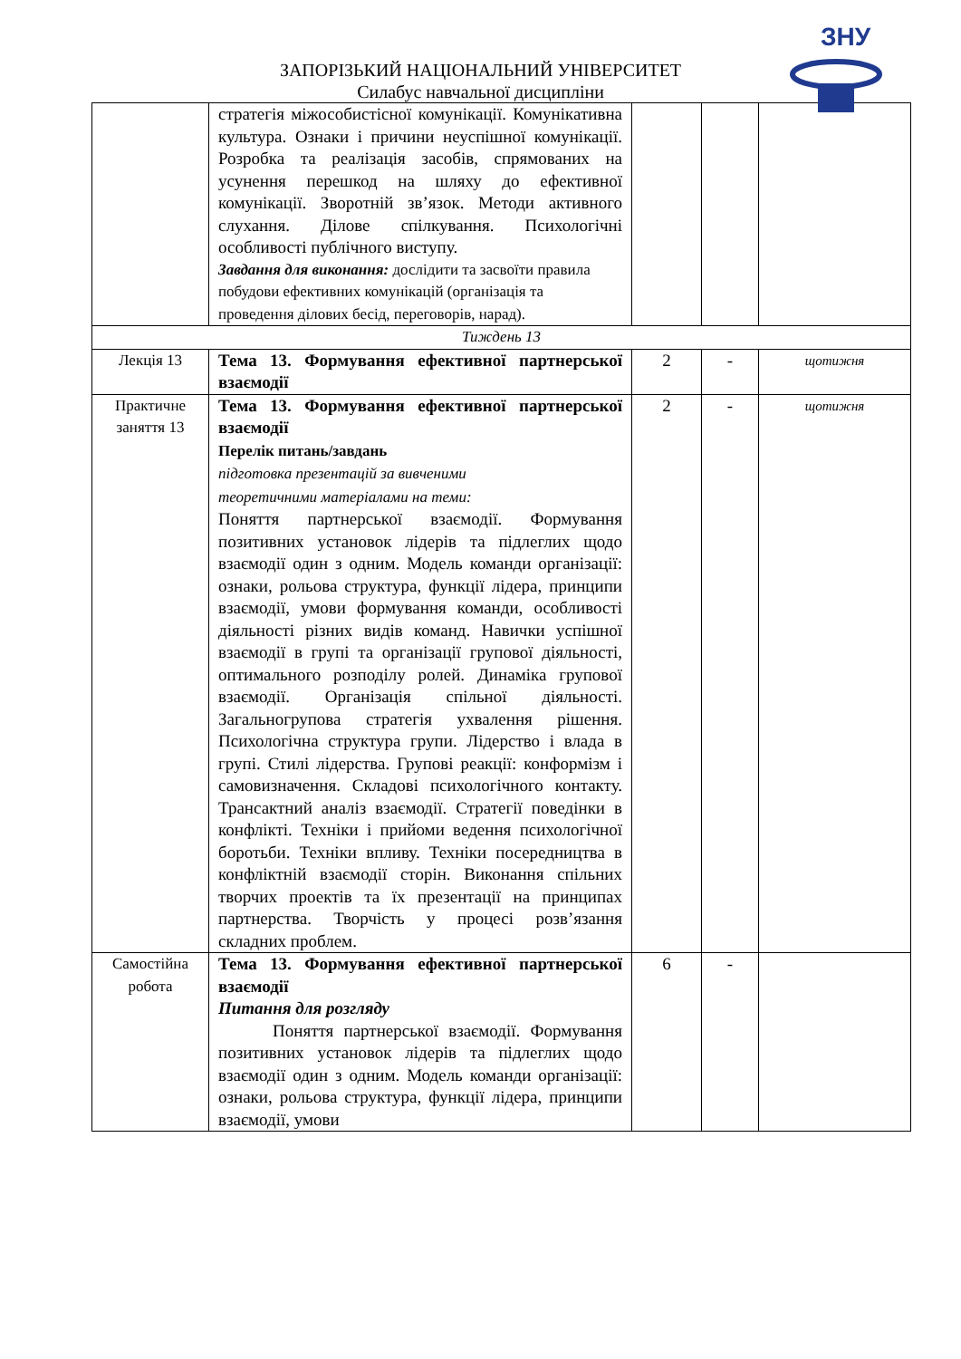ЗАПОРІЗЬКИЙ НАЦІОНАЛЬНИЙ УНІВЕРСИТЕТ
Силабус навчальної дисципліни
ЗНУ
| | стратегія міжособистісної комунікації. Комунікативна культура. Ознаки і причини неуспішної комунікації. Розробка та реалізація засобів, спрямованих на усунення перешкод на шляху до ефективної комунікації. Зворотній зв’язок. Методи активного слухання. Ділове спілкування. Психологічні особливості публічного виступу. Завдання для виконання: дослідити та засвоїти правила побудови ефективних комунікацій (організація та проведення ділових бесід, переговорів, нарад). | | | |
| Тиждень 13 | | | | |
| Лекція 13 | Тема 13. Формування ефективної партнерської взаємодії | 2 | - | щотижня |
| Практичне заняття 13 | Тема 13. Формування ефективної партнерської взаємодії Перелік питань/завдань підготовка презентацій за вивченими теоретичними матеріалами на теми: Поняття партнерської взаємодії. Формування позитивних установок лідерів та підлеглих щодо взаємодії один з одним. Модель команди організації: ознаки, рольова структура, функції лідера, принципи взаємодії, умови формування команди, особливості діяльності різних видів команд. Навички успішної взаємодії в групі та організації групової діяльності, оптимального розподілу ролей. Динаміка групової взаємодії. Організація спільної діяльності. Загальногрупова стратегія ухвалення рішення. Психологічна структура групи. Лідерство і влада в групі. Стилі лідерства. Групові реакції: конформізм і самовизначення. Складові психологічного контакту. Трансактний аналіз взаємодії. Стратегії поведінки в конфлікті. Техніки і прийоми ведення психологічної боротьби. Техніки впливу. Техніки посередництва в конфліктній взаємодії сторін. Виконання спільних творчих проектів та їх презентації на принципах партнерства. Творчість у процесі розв’язання складних проблем. | 2 | - | щотижня |
| Самостійна робота | Тема 13. Формування ефективної партнерської взаємодії Питання для розгляду Поняття партнерської взаємодії. Формування позитивних установок лідерів та підлеглих щодо взаємодії один з одним. Модель команди організації: ознаки, рольова структура, функції лідера, принципи взаємодії, умови | 6 | - | |